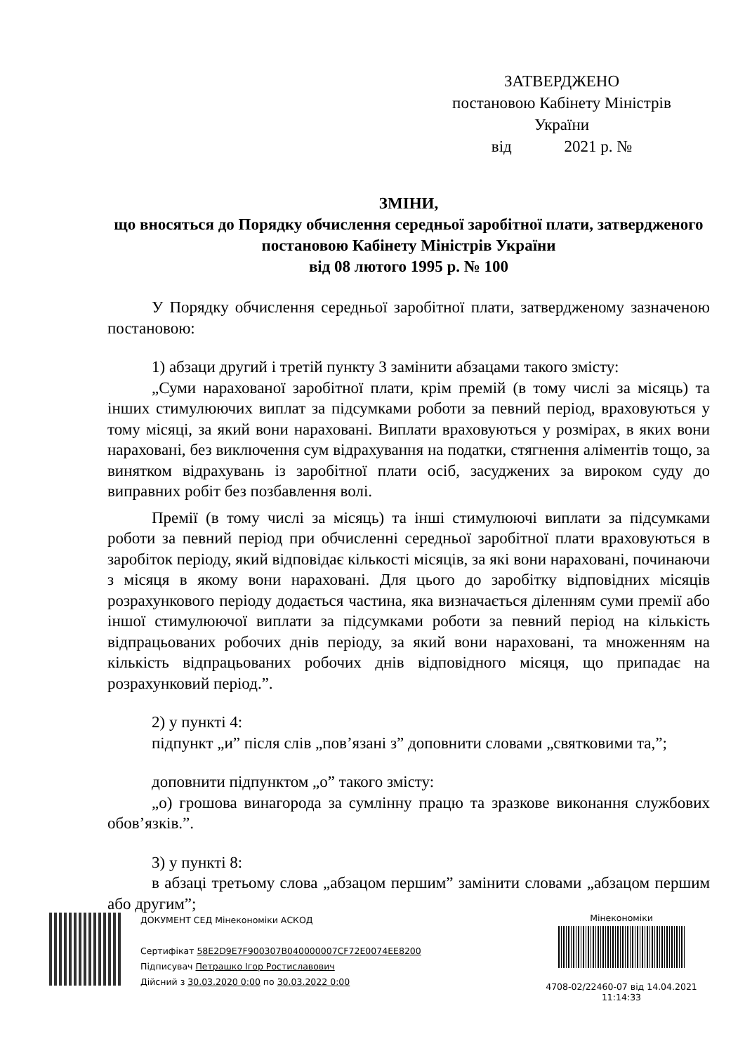ЗАТВЕРДЖЕНО
постановою Кабінету Міністрів України
від 2021 р. №
ЗМІНИ,
що вносяться до Порядку обчислення середньої заробітної плати, затвердженого постановою Кабінету Міністрів України
від 08 лютого 1995 р. № 100
У Порядку обчислення середньої заробітної плати, затвердженому зазначеною постановою:
1) абзаци другий і третій пункту 3 замінити абзацами такого змісту:
„Суми нарахованої заробітної плати, крім премій (в тому числі за місяць) та інших стимулюючих виплат за підсумками роботи за певний період, враховуються у тому місяці, за який вони нараховані. Виплати враховуються у розмірах, в яких вони нараховані, без виключення сум відрахування на податки, стягнення аліментів тощо, за винятком відрахувань із заробітної плати осіб, засуджених за вироком суду до виправних робіт без позбавлення волі.
Премії (в тому числі за місяць) та інші стимулюючі виплати за підсумками роботи за певний період при обчисленні середньої заробітної плати враховуються в заробіток періоду, який відповідає кількості місяців, за які вони нараховані, починаючи з місяця в якому вони нараховані. Для цього до заробітку відповідних місяців розрахункового періоду додається частина, яка визначається діленням суми премії або іншої стимулюючої виплати за підсумками роботи за певний період на кількість відпрацьованих робочих днів періоду, за який вони нараховані, та множенням на кількість відпрацьованих робочих днів відповідного місяця, що припадає на розрахунковий період.”.
2) у пункті 4:
підпункт „и” після слів „пов’язані з” доповнити словами „святковими та,”;
доповнити підпунктом „о” такого змісту:
„о) грошова винагорода за сумлінну працю та зразкове виконання службових обов’язків.”.
3) у пункті 8:
в абзаці третьому слова „абзацом першим” замінити словами „абзацом першим або другим”;
ДОКУМЕНТ СЕД Мінекономіки АСКОД
Сертифікат 58E2D9E7F900307B040000007CF72E0074EE8200
Підписувач Петрашко Ігор Ростиславович
Дійсний з 30.03.2020 0:00 по 30.03.2022 0:00
Мінекономіки
4708-02/22460-07 від 14.04.2021
11:14:33